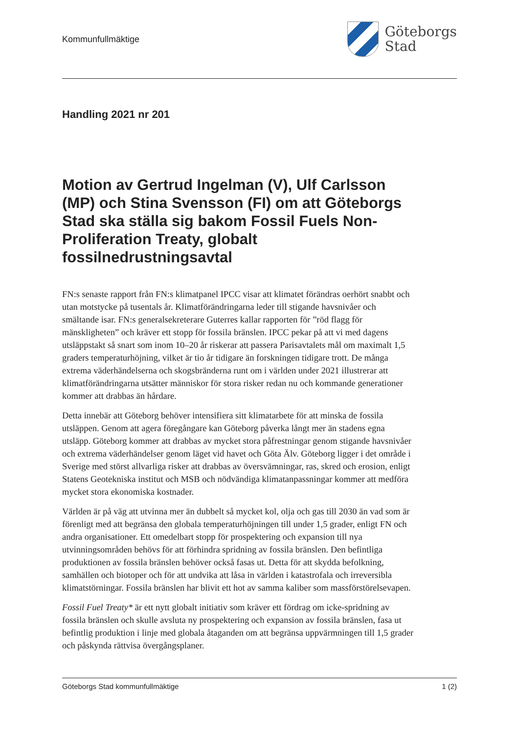Kommunfullmäktige
Göteborgs
Stad
Handling 2021 nr 201
Motion av Gertrud Ingelman (V), Ulf Carlsson (MP) och Stina Svensson (FI) om att Göteborgs Stad ska ställa sig bakom Fossil Fuels Non-Proliferation Treaty, globalt fossilnedrustningsavtal
FN:s senaste rapport från FN:s klimatpanel IPCC visar att klimatet förändras oerhört snabbt och utan motstycke på tusentals år. Klimatförändringarna leder till stigande havsnivåer och smältande isar. FN:s generalsekreterare Guterres kallar rapporten för ”röd flagg för mänskligheten” och kräver ett stopp för fossila bränslen. IPCC pekar på att vi med dagens utsläppstakt så snart som inom 10–20 år riskerar att passera Parisavtalets mål om maximalt 1,5 graders temperaturhöjning, vilket är tio år tidigare än forskningen tidigare trott. De många extrema väderhändelserna och skogsbränderna runt om i världen under 2021 illustrerar att klimatförändringarna utsätter människor för stora risker redan nu och kommande generationer kommer att drabbas än hårdare.
Detta innebär att Göteborg behöver intensifiera sitt klimatarbete för att minska de fossila utsläppen. Genom att agera föregångare kan Göteborg påverka långt mer än stadens egna utsläpp. Göteborg kommer att drabbas av mycket stora påfrestningar genom stigande havsnivåer och extrema väderhändelser genom läget vid havet och Göta Älv. Göteborg ligger i det område i Sverige med störst allvarliga risker att drabbas av översvämningar, ras, skred och erosion, enligt Statens Geotekniska institut och MSB och nödvändiga klimatanpassningar kommer att medföra mycket stora ekonomiska kostnader.
Världen är på väg att utvinna mer än dubbelt så mycket kol, olja och gas till 2030 än vad som är förenligt med att begränsa den globala temperaturhöjningen till under 1,5 grader, enligt FN och andra organisationer. Ett omedelbart stopp för prospektering och expansion till nya utvinningsområden behövs för att förhindra spridning av fossila bränslen. Den befintliga produktionen av fossila bränslen behöver också fasas ut. Detta för att skydda befolkning, samhällen och biotoper och för att undvika att låsa in världen i katastrofala och irreversibla klimatstörningar. Fossila bränslen har blivit ett hot av samma kaliber som massförstörelsevapen.
Fossil Fuel Treaty* är ett nytt globalt initiativ som kräver ett fördrag om icke-spridning av fossila bränslen och skulle avsluta ny prospektering och expansion av fossila bränslen, fasa ut befintlig produktion i linje med globala åtaganden om att begränsa uppvärmningen till 1,5 grader och påskynda rättvisa övergångsplaner.
Göteborgs Stad kommunfullmäktige 1 (2)